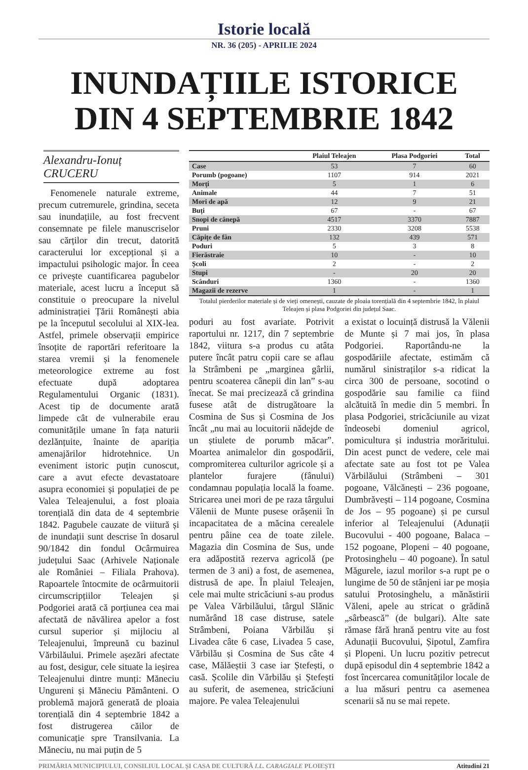Istorie locală
NR. 36 (205) - APRILIE 2024
INUNDAȚIILE ISTORICE DIN 4 SEPTEMBRIE 1842
Alexandru-Ionuț CRUCERU
Fenomenele naturale extreme, precum cutremurele, grindina, seceta sau inundațiile, au fost frecvent consemnate pe filele manuscriselor sau cărților din trecut, datorită caracterului lor excepțional și a impactului psihologic major. În ceea ce privește cuantificarea pagubelor materiale, acest lucru a început să constituie o preocupare la nivelul administrației Țării Românești abia pe la începutul secolului al XIX-lea. Astfel, primele observații empirice însoțite de raportări referitoare la starea vremii și la fenomenele meteorologice extreme au fost efectuate după adoptarea Regulamentului Organic (1831). Acest tip de documente arată limpede cât de vulnerabile erau comunitățile umane în fața naturii dezlănțuite, înainte de apariția amenajărilor hidrotehnice. Un eveniment istoric puțin cunoscut, care a avut efecte devastatoare asupra economiei și populației de pe Valea Teleajenului, a fost ploaia torențială din data de 4 septembrie 1842. Pagubele cauzate de viitură și de inundații sunt descrise în dosarul 90/1842 din fondul Ocârmuirea județului Saac (Arhivele Naționale ale României – Filiala Prahova). Rapoartele întocmite de ocârmuitorii circumscripțiilor Teleajen și Podgoriei arată că porțiunea cea mai afectată de năvălirea apelor a fost cursul superior și mijlociu al Teleajenului, împreună cu bazinul Vărbilăului. Primele așezări afectate au fost, desigur, cele situate la ieșirea Teleajenului dintre munți: Măneciu Ungureni și Măneciu Pământeni. O problemă majoră generată de ploaia torențială din 4 septembrie 1842 a fost distrugerea căilor de comunicație spre Transilvania. La Măneciu, nu mai puțin de 5
| | Plaiul Teleajen | Plasa Podgoriei | Total |
| --- | --- | --- | --- |
| Case | 53 | 7 | 60 |
| Porumb (pogoane) | 1107 | 914 | 2021 |
| Morți | 5 | 1 | 6 |
| Animale | 44 | 7 | 51 |
| Mori de apă | 12 | 9 | 21 |
| Buți | 67 | - | 67 |
| Snopi de cânepă | 4517 | 3370 | 7887 |
| Pruni | 2330 | 3208 | 5538 |
| Căpițe de fân | 132 | 439 | 571 |
| Poduri | 5 | 3 | 8 |
| Fierăstraie | 10 | - | 10 |
| Școli | 2 | - | 2 |
| Stupi | - | 20 | 20 |
| Scânduri | 1360 | - | 1360 |
| Magazii de rezerve | 1 | - | 1 |
Totalul pierderilor materiale și de vieți omenești, cauzate de ploaia torențială din 4 septembrie 1842, în plaiul Teleajen și plasa Podgoriei din județul Saac.
poduri au fost avariate. Potrivit raportului nr. 1217, din 7 septembrie 1842, viitura s-a produs cu atâta putere încât patru copii care se aflau la Strâmbeni pe „marginea gârlii, pentru scoaterea cânepii din lan” s-au înecat. Se mai precizează că grindina fusese atât de distrugătoare la Cosmina de Sus și Cosmina de Jos încât „nu mai au locuitorii nădejde de un știulete de porumb măcar”. Moartea animalelor din gospodării, compromiterea culturilor agricole și a plantelor furajere (fânului) condamnau populația locală la foame. Stricarea unei mori de pe raza târgului Vălenii de Munte pusese orășenii în incapacitatea de a măcina cerealele pentru pâine cea de toate zilele. Magazia din Cosmina de Sus, unde era adăpostită rezerva agricolă (pe termen de 3 ani) a fost, de asemenea, distrusă de ape. În plaiul Teleajen, cele mai multe stricăciuni s-au produs pe Valea Vărbilăului, târgul Slănic numărând 18 case distruse, satele Strâmbeni, Poiana Vărbilău și Livadea câte 6 case, Livadea 5 case, Vărbilău și Cosmina de Sus câte 4 case, Mălăeștii 3 case iar Ștefești, o casă. Școlile din Vărbilău și Ștefești au suferit, de asemenea, stricăciuni majore. Pe valea Teleajenului
a existat o locuință distrusă la Vălenii de Munte și 7 mai jos, în plasa Podgoriei. Raportându-ne la gospodăriile afectate, estimăm că numărul sinistraților s-a ridicat la circa 300 de persoane, socotind o gospodărie sau familie ca fiind alcătuită în medie din 5 membri. În plasa Podgoriei, stricăciunile au vizat îndeosebi domeniul agricol, pomicultura și industria morăritului. Din acest punct de vedere, cele mai afectate sate au fost tot pe Valea Vărbilăului (Strâmbeni – 301 pogoane, Vălcănești – 236 pogoane, Dumbrăvești – 114 pogoane, Cosmina de Jos – 95 pogoane) și pe cursul inferior al Teleajenului (Adunații Bucovului - 400 pogoane, Balaca – 152 pogoane, Plopeni – 40 pogoane, Protosinghelu – 40 pogoane). În satul Măgurele, iazul morilor s-a rupt pe o lungime de 50 de stânjeni iar pe moșia satului Protosinghelu, a mănăstirii Văleni, apele au stricat o grădină „sârbească” (de bulgari). Alte sate rămase fără hrană pentru vite au fost Adunații Bucovului, Șipotul, Zamfira și Plopeni. Un lucru pozitiv petrecut după episodul din 4 septembrie 1842 a fost încercarea comunităților locale de a lua măsuri pentru ca asemenea scenarii să nu se mai repete.
PRIMĂRIA MUNICIPIULUI, CONSILIUL LOCAL ȘI CASA DE CULTURĂ I.L. CARAGIALE PLOIEȘTI Atitudini 21